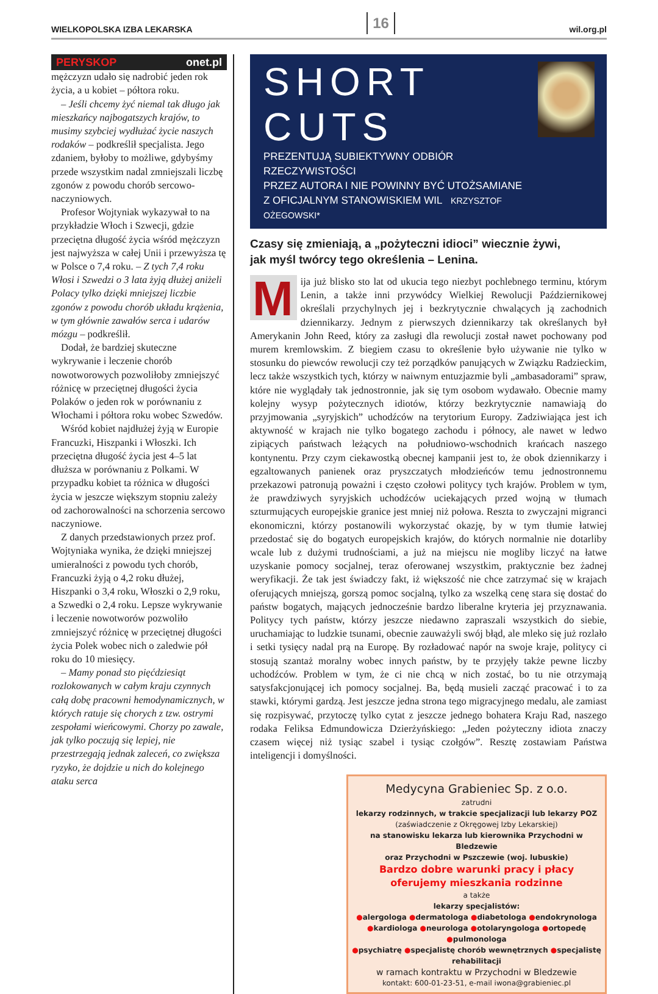WIELKOPOLSKA IZBA LEKARSKA
16
wil.org.pl
PERYSKOP onet.pl
mężczyzn udało się nadrobić jeden rok życia, a u kobiet – półtora roku.
– Jeśli chcemy żyć niemal tak długo jak mieszkańcy najbogatszych krajów, to musimy szybciej wydłużać życie naszych rodaków – podkreślił specjalista. Jego zdaniem, byłoby to możliwe, gdybyśmy przede wszystkim nadal zmniejszali liczbę zgonów z powodu chorób sercowo-naczyniowych.
Profesor Wojtyniak wykazywał to na przykładzie Włoch i Szwecji, gdzie przeciętna długość życia wśród mężczyzn jest najwyższa w całej Unii i przewyższa tę w Polsce o 7,4 roku. – Z tych 7,4 roku Włosi i Szwedzi o 3 lata żyją dłużej aniżeli Polacy tylko dzięki mniejszej liczbie zgonów z powodu chorób układu krążenia, w tym głównie zawałów serca i udarów mózgu – podkreślił.
Dodał, że bardziej skuteczne wykrywanie i leczenie chorób nowotworowych pozwoliłoby zmniejszyć różnicę w przeciętnej długości życia Polaków o jeden rok w porównaniu z Włochami i półtora roku wobec Szwedów.
Wśród kobiet najdłużej żyją w Europie Francuzki, Hiszpanki i Włoszki. Ich przeciętna długość życia jest 4–5 lat dłuższa w porównaniu z Polkami. W przypadku kobiet ta różnica w długości życia w jeszcze większym stopniu zależy od zachorowalności na schorzenia sercowo naczyniowe.
Z danych przedstawionych przez prof. Wojtyniaka wynika, że dzięki mniejszej umieralności z powodu tych chorób, Francuzki żyją o 4,2 roku dłużej, Hiszpanki o 3,4 roku, Włoszki o 2,9 roku, a Szwedki o 2,4 roku. Lepsze wykrywanie i leczenie nowotworów pozwoliło zmniejszyć różnicę w przeciętnej długości życia Polek wobec nich o zaledwie pół roku do 10 miesięcy.
– Mamy ponad sto pięćdziesiąt rozlokowanych w całym kraju czynnych całą dobę pracowni hemodynamicznych, w których ratuje się chorych z tzw. ostrymi zespołami wieńcowymi. Chorzy po zawale, jak tylko poczują się lepiej, nie przestrzegają jednak zaleceń, co zwiększa ryzyko, że dojdzie u nich do kolejnego ataku serca
SHORT CUTS
PREZENTUJĄ SUBIEKTYWNY ODBIÓR RZECZYWISTOŚCI
PRZEZ AUTORA I NIE POWINNY BYĆ UTOŻSAMIANE
Z OFICJALNYM STANOWISKIEM WIL KRZYSZTOF OŻEGOWSKI*
Czasy się zmieniają, a „pożyteczni idioci” wiecznie żywi,
jak myśl twórcy tego określenia – Lenina.
Mija już blisko sto lat od ukucia tego niezbyt pochlebnego terminu, którym Lenin, a także inni przywódcy Wielkiej Rewolucji Październikowej określali przychylnych jej i bezkrytycznie chwalących ją zachodnich dziennikarzy. Jednym z pierwszych dziennikarzy tak określanych był Amerykanin John Reed, który za zasługi dla rewolucji został nawet pochowany pod murem kremlowskim. Z biegiem czasu to określenie było używanie nie tylko w stosunku do piewców rewolucji czy też porządków panujących w Związku Radzieckim, lecz także wszystkich tych, którzy w naiwnym entuzjazmie byli „ambasadorami” spraw, które nie wyglądały tak jednostronnie, jak się tym osobom wydawało. Obecnie mamy kolejny wysyp pożytecznych idiotów, którzy bezkrytycznie namawiają do przyjmowania „syryjskich” uchodźców na terytorium Europy. Zadziwiająca jest ich aktywność w krajach nie tylko bogatego zachodu i północy, ale nawet w ledwo zipiących państwach leżących na południowo-wschodnich krańcach naszego kontynentu. Przy czym ciekawostką obecnej kampanii jest to, że obok dziennikarzy i egzaltowanych panienek oraz pryszczatych młodzieńców temu jednostronnemu przekazowi patronują poważni i często czołowi politycy tych krajów. Problem w tym, że prawdziwych syryjskich uchodźców uciekających przed wojną w tłumach szturmujących europejskie granice jest mniej niż połowa. Reszta to zwyczajni migranci ekonomiczni, którzy postanowili wykorzystać okazję, by w tym tłumie łatwiej przedostać się do bogatych europejskich krajów, do których normalnie nie dotarliby wcale lub z dużymi trudnościami, a już na miejscu nie mogliby liczyć na łatwe uzyskanie pomocy socjalnej, teraz oferowanej wszystkim, praktycznie bez żadnej weryfikacji. Że tak jest świadczy fakt, iż większość nie chce zatrzymać się w krajach oferujących mniejszą, gorszą pomoc socjalną, tylko za wszelką cenę stara się dostać do państw bogatych, mających jednocześnie bardzo liberalne kryteria jej przyznawania. Politycy tych państw, którzy jeszcze niedawno zapraszali wszystkich do siebie, uruchamiając to ludzkie tsunami, obecnie zauważyli swój błąd, ale mleko się już rozlało i setki tysięcy nadal prą na Europę. By rozładować napór na swoje kraje, politycy ci stosują szantaż moralny wobec innych państw, by te przyjęły także pewne liczby uchodźców. Problem w tym, że ci nie chcą w nich zostać, bo tu nie otrzymają satysfakcjonującej ich pomocy socjalnej. Ba, będą musieli zacząć pracować i to za stawki, którymi gardzą. Jest jeszcze jedna strona tego migracyjnego medalu, ale zamiast się rozpisywać, przytoczę tylko cytat z jeszcze jednego bohatera Kraju Rad, naszego rodaka Feliksa Edmundowicza Dzierżyńskiego: „Jeden pożyteczny idiota znaczy czasem więcej niż tysiąc szabel i tysiąc czołgów”. Resztę zostawiam Państwa inteligencji i domyślności.
Medycyna Grabieniec Sp. z o.o.
zatrudni
lekarzy rodzinnych, w trakcie specjalizacji lub lekarzy POZ
(zaświadczenie z Okręgowej Izby Lekarskiej)
na stanowisku lekarza lub kierownika Przychodni w Bledzewie
oraz Przychodni w Pszczewie (woj. lubuskie)
Bardzo dobre warunki pracy i płacy
oferujemy mieszkania rodzinne
a także
lekarzy specjalistów:
●alergologa ●dermatologa ●diabetologa ●endokrynologa
●kardiologa ●neurologa ●otolaryngologa ●ortopedę ●pulmonologa
●psychiatrę ●specjalistę chorób wewnętrznych ●specjalistę rehabilitacji
w ramach kontraktu w Przychodni w Bledzewie
kontakt: 600-01-23-51, e-mail iwona@grabieniec.pl